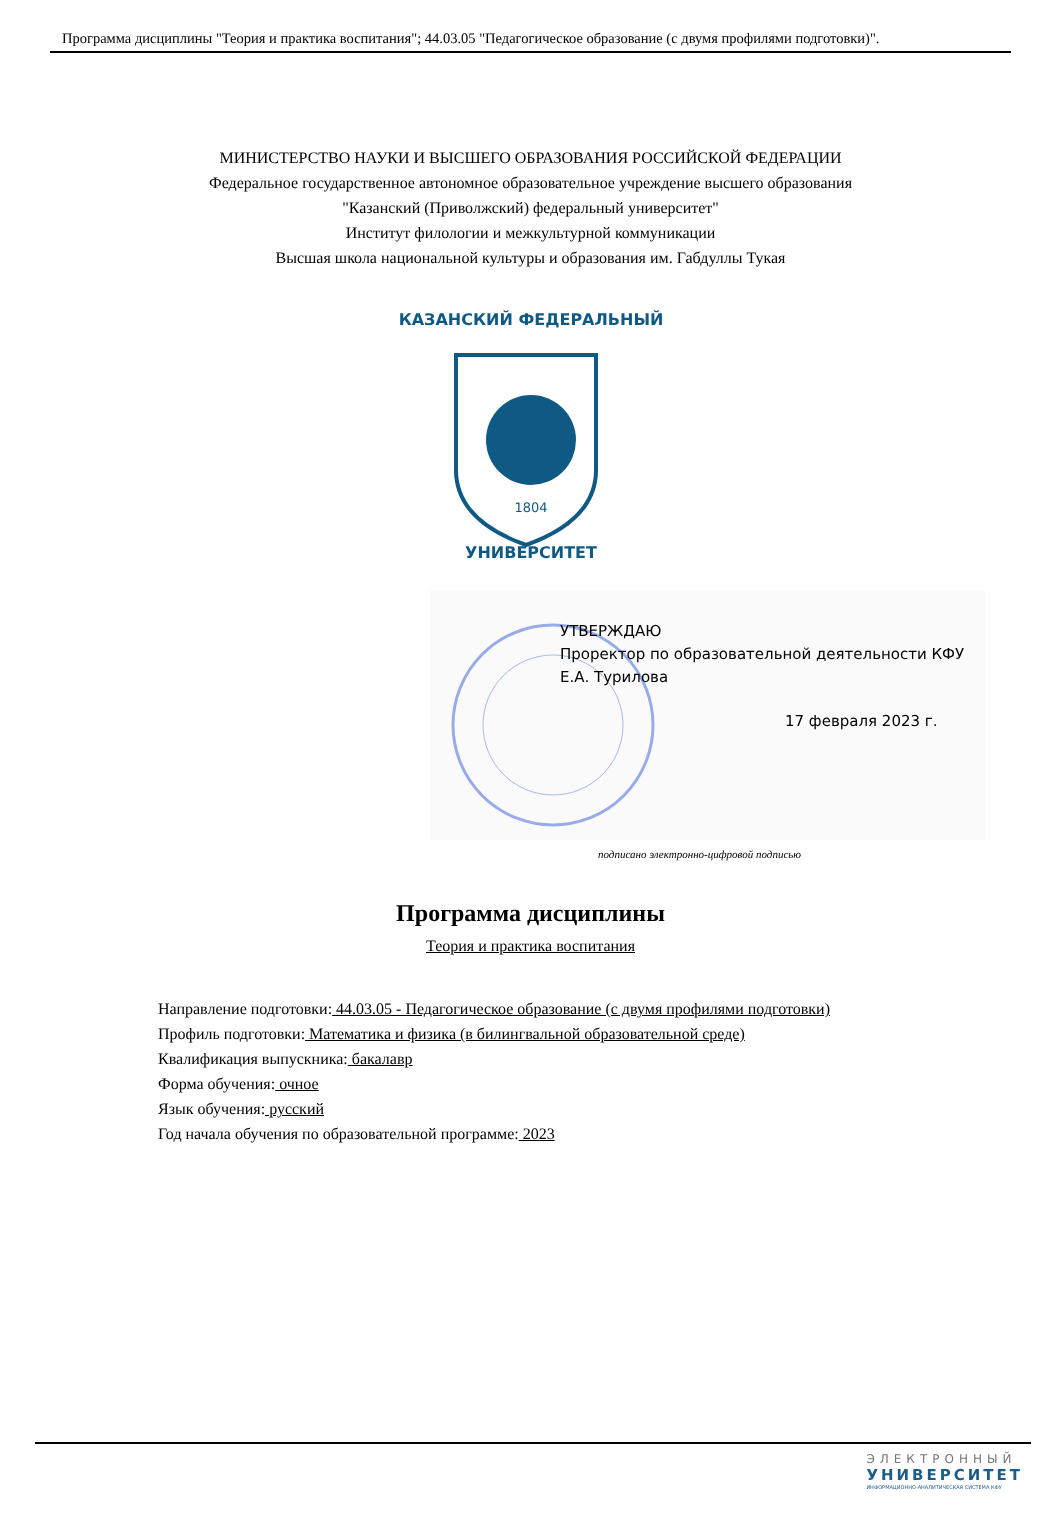Программа дисциплины "Теория и практика воспитания"; 44.03.05 "Педагогическое образование (с двумя профилями подготовки)".
МИНИСТЕРСТВО НАУКИ И ВЫСШЕГО ОБРАЗОВАНИЯ РОССИЙСКОЙ ФЕДЕРАЦИИ
Федеральное государственное автономное образовательное учреждение высшего образования
"Казанский (Приволжский) федеральный университет"
Институт филологии и межкультурной коммуникации
Высшая школа национальной культуры и образования им. Габдуллы Тукая
1804
КАЗАНСКИЙ ФЕДЕРАЛЬНЫЙ
УНИВЕРСИТЕТ
УТВЕРЖДАЮ
Проректор по образовательной деятельности КФУ
Е.А. Турилова
17 февраля 2023 г.
подписано электронно-цифровой подписью
Программа дисциплины
Теория и практика воспитания
Направление подготовки: 44.03.05 - Педагогическое образование (с двумя профилями подготовки)
Профиль подготовки: Математика и физика (в билингвальной образовательной среде)
Квалификация выпускника: бакалавр
Форма обучения: очное
Язык обучения: русский
Год начала обучения по образовательной программе: 2023
ЭЛЕКТРОННЫЙ
УНИВЕРСИТЕТ
ИНФОРМАЦИОННО-АНАЛИТИЧЕСКАЯ СИСТЕМА КФУ